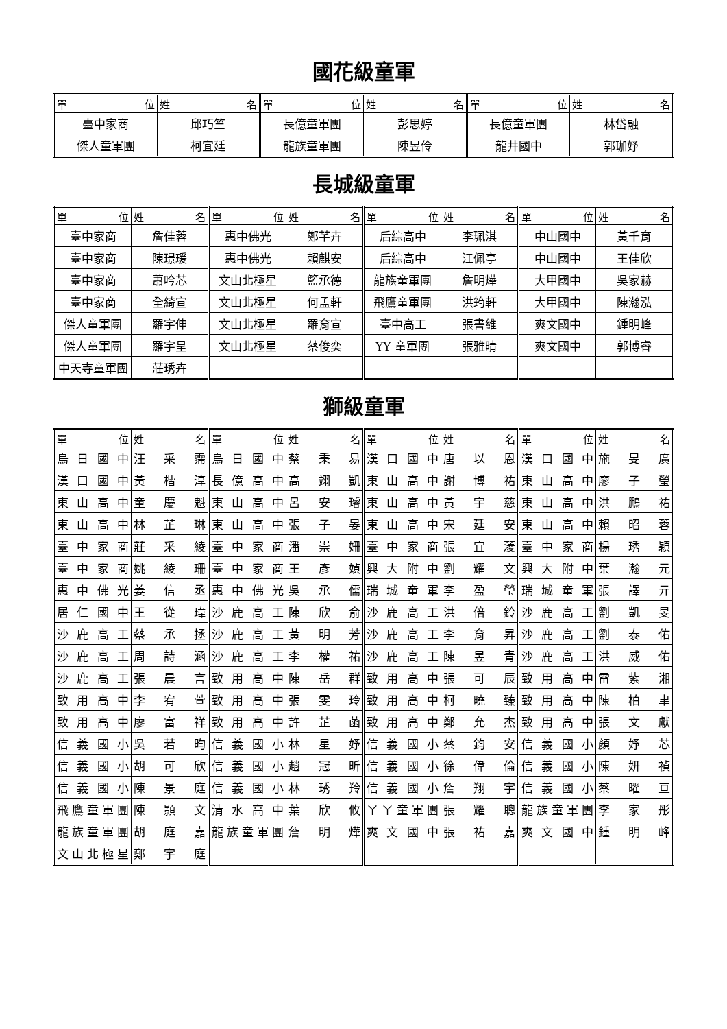國花級童軍
| 單 位 | 姓 名 | 單 位 | 姓 名 | 單 位 | 姓 名 |
| --- | --- | --- | --- | --- | --- |
| 臺中家商 | 邱巧竺 | 長億童軍團 | 彭思婷 | 長億童軍團 | 林岱融 |
| 傑人童軍團 | 柯宜廷 | 龍族童軍團 | 陳昱伶 | 龍井國中 | 郭珈妤 |
長城級童軍
| 單 位 | 姓 名 | 單 位 | 姓 名 | 單 位 | 姓 名 | 單 位 | 姓 名 |
| --- | --- | --- | --- | --- | --- | --- | --- |
| 臺中家商 | 詹佳蓉 | 惠中佛光 | 鄭芊卉 | 后綜高中 | 李珮淇 | 中山國中 | 黃千育 |
| 臺中家商 | 陳璟瑗 | 惠中佛光 | 賴麒安 | 后綜高中 | 江佩亭 | 中山國中 | 王佳欣 |
| 臺中家商 | 蕭吟芯 | 文山北極星 | 籃承德 | 龍族童軍團 | 詹明燁 | 大甲國中 | 吳家赫 |
| 臺中家商 | 全綺宣 | 文山北極星 | 何孟軒 | 飛鷹童軍團 | 洪筠軒 | 大甲國中 | 陳瀚泓 |
| 傑人童軍團 | 羅宇伸 | 文山北極星 | 羅育宣 | 臺中高工 | 張書維 | 爽文國中 | 鍾明峰 |
| 傑人童軍團 | 羅宇呈 | 文山北極星 | 蔡俊奕 | YY 童軍團 | 張雅晴 | 爽文國中 | 郭博睿 |
| 中天寺童軍團 | 莊琇卉 | | | | | | |
獅級童軍
| 單 位 | 姓 名 | 單 位 | 姓 名 | 單 位 | 姓 名 | 單 位 | 姓 名 |
| --- | --- | --- | --- | --- | --- | --- | --- |
| 烏日國中 | 汪采霈 | 烏日國中 | 蔡秉易 | 漢口國中 | 唐以恩 | 漢口國中 | 施旻廣 |
| 漢口國中 | 黃楷淳 | 長億高中 | 高翊凱 | 東山高中 | 謝博祐 | 東山高中 | 廖子瑩 |
| 東山高中 | 童慶魁 | 東山高中 | 呂安璿 | 東山高中 | 黃宇慈 | 東山高中 | 洪鵬祐 |
| 東山高中 | 林芷琳 | 東山高中 | 張子晏 | 東山高中 | 宋廷安 | 東山高中 | 賴昭蓉 |
| 臺中家商 | 莊采綾 | 臺中家商 | 潘崇姍 | 臺中家商 | 張宜蓤 | 臺中家商 | 楊琇穎 |
| 臺中家商 | 姚綾珊 | 臺中家商 | 王彥媜 | 興大附中 | 劉耀文 | 興大附中 | 葉瀚元 |
| 惠中佛光 | 姜信丞 | 惠中佛光 | 吳承儒 | 瑞城童軍 | 李盈瑩 | 瑞城童軍 | 張譯亓 |
| 居仁國中 | 王從瑋 | 沙鹿高工 | 陳欣俞 | 沙鹿高工 | 洪倍鈴 | 沙鹿高工 | 劉凱旻 |
| 沙鹿高工 | 蔡承拯 | 沙鹿高工 | 黃明芳 | 沙鹿高工 | 李育昇 | 沙鹿高工 | 劉泰佑 |
| 沙鹿高工 | 周詩涵 | 沙鹿高工 | 李權祐 | 沙鹿高工 | 陳昱青 | 沙鹿高工 | 洪威佑 |
| 沙鹿高工 | 張晨言 | 致用高中 | 陳岳群 | 致用高中 | 張可辰 | 致用高中 | 雷紫湘 |
| 致用高中 | 李宥萱 | 致用高中 | 張雯玲 | 致用高中 | 柯曉臻 | 致用高中 | 陳柏聿 |
| 致用高中 | 廖富祥 | 致用高中 | 許芷菡 | 致用高中 | 鄭允杰 | 致用高中 | 張文獻 |
| 信義國小 | 吳若昀 | 信義國小 | 林星妤 | 信義國小 | 蔡鈞安 | 信義國小 | 顏妤芯 |
| 信義國小 | 胡可欣 | 信義國小 | 趙冠昕 | 信義國小 | 徐偉倫 | 信義國小 | 陳妍禎 |
| 信義國小 | 陳景庭 | 信義國小 | 林琇羚 | 信義國小 | 詹翔宇 | 信義國小 | 蔡曜亘 |
| 飛鷹童軍團 | 陳顥文 | 清水高中 | 葉欣攸 | ㄚㄚ童軍團 | 張耀聰 | 龍族童軍團 | 李家彤 |
| 龍族童軍團 | 胡庭嘉 | 龍族童軍團 | 詹明燁 | 爽文國中 | 張祐嘉 | 爽文國中 | 鍾明峰 |
| 文山北極星 | 鄭宇庭 | | | | | | |